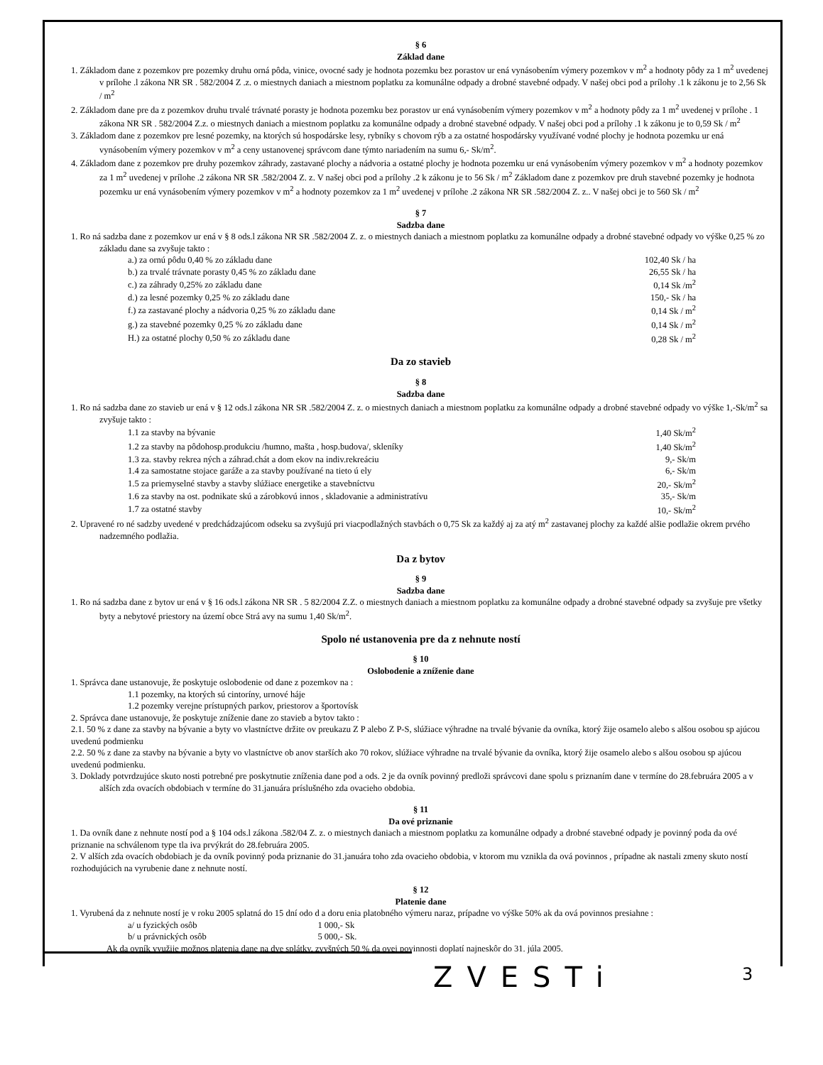§ 6
Základ dane
1. Základom dane z pozemkov pre pozemky druhu orná pôda, vinice, ovocné sady je hodnota pozemku bez porastov ur ená vynásobením výmery pozemkov v m<sup>2</sup> a hodnoty pôdy za 1 m<sup>2</sup> uvedenej v prílohe .l zákona NR SR . 582/2004 Z .z. o miestnych daniach a miestnom poplatku za komunálne odpady a drobné stavebné odpady. V našej obci pod a prílohy .1 k zákonu je to 2,56 Sk / m<sup>2</sup>
2. Základom dane pre da z pozemkov druhu trvalé trávnaté porasty je hodnota pozemku bez porastov ur ená vynásobením výmery pozemkov v m<sup>2</sup> a hodnoty pôdy za 1 m<sup>2</sup> uvedenej v prílohe . 1 zákona NR SR . 582/2004 Z.z. o miestnych daniach a miestnom poplatku za komunálne odpady a drobné stavebné odpady. V našej obci pod a prílohy .1 k zákonu je to 0,59 Sk / m<sup>2</sup>
3. Základom dane z pozemkov pre lesné pozemky, na ktorých sú hospodárske lesy, rybníky s chovom rýb a za ostatné hospodársky využívané vodné plochy je hodnota pozemku ur ená vynásobením výmery pozemkov v m<sup>2</sup> a ceny ustanovenej správcom dane týmto nariadením na sumu 6,- Sk/m<sup>2</sup>.
4. Základom dane z pozemkov pre druhy pozemkov záhrady, zastavané plochy a nádvoria a ostatné plochy je hodnota pozemku ur ená vynásobením výmery pozemkov v m<sup>2</sup> a hodnoty pozemkov za 1 m<sup>2</sup> uvedenej v prílohe .2 zákona NR SR .582/2004 Z. z. V našej obci pod a prílohy .2 k zákonu je to 56 Sk / m<sup>2</sup> Základom dane z pozemkov pre druh stavebné pozemky je hodnota pozemku ur ená vynásobením výmery pozemkov v m<sup>2</sup> a hodnoty pozemkov za 1 m<sup>2</sup> uvedenej v prílohe .2 zákona NR SR .582/2004 Z. z.. V našej obci je to 560 Sk / m<sup>2</sup>
§ 7
Sadzba dane
1. Ro ná sadzba dane z pozemkov ur ená v § 8 ods.l zákona NR SR .582/2004 Z. z. o miestnych daniach a miestnom poplatku za komunálne odpady a drobné stavebné odpady vo výške 0,25 % zo základu dane sa zvyšuje takto :
| a.) za ornú pôdu 0,40 % zo základu dane | 102,40 Sk / ha |
| b.) za trvalé trávnate porasty 0,45 % zo základu dane | 26,55 Sk / ha |
| c.) za záhrady 0,25% zo základu dane | 0,14 Sk /m<sup>2</sup> |
| d.) za lesné pozemky 0,25 % zo základu dane | 150,- Sk / ha |
| f.) za zastavané plochy a nádvoria 0,25 % zo základu dane | 0,14 Sk / m<sup>2</sup> |
| g.) za stavebné pozemky 0,25 % zo základu dane | 0,14 Sk / m<sup>2</sup> |
| H.) za ostatné plochy 0,50 % zo základu dane | 0,28 Sk / m<sup>2</sup> |
Da zo stavieb
§ 8
Sadzba dane
1. Ro ná sadzba dane zo stavieb ur ená v § 12 ods.l zákona NR SR .582/2004 Z. z. o miestnych daniach a miestnom poplatku za komunálne odpady a drobné stavebné odpady vo výške 1,-Sk/m<sup>2</sup> sa zvyšuje takto :
| 1.1 za stavby na bývanie | 1,40 Sk/m<sup>2</sup> |
| 1.2 za stavby na pôdohosp.produkciu /humno, mašta , hosp.budova/, skleníky | 1,40 Sk/m<sup>2</sup> |
| 1.3 za. stavby rekrea ných a záhrad.chát a dom ekov na indiv.rekreáciu | 9,- Sk/m |
| 1.4 za samostatne stojace garáže a za stavby používané na tieto ú ely | 6,- Sk/m |
| 1.5 za priemyselné stavby a stavby slúžiace energetike a stavebníctvu | 20,- Sk/m<sup>2</sup> |
| 1.6 za stavby na ost. podnikate skú a zárobkovú innos , skladovanie a administratívu | 35,- Sk/m |
| 1.7 za ostatné stavby | 10,- Sk/m<sup>2</sup> |
2. Upravené ro né sadzby uvedené v predchádzajúcom odseku sa zvyšujú pri viacpodlažných stavbách o 0,75 Sk za každý aj za atý m<sup>2</sup> zastavanej plochy za každé alšie podlažie okrem prvého nadzemného podlažia.
Da z bytov
§ 9
Sadzba dane
1. Ro ná sadzba dane z bytov ur ená v § 16 ods.l zákona NR SR . 5 82/2004 Z.Z. o miestnych daniach a miestnom poplatku za komunálne odpady a drobné stavebné odpady sa zvyšuje pre všetky byty a nebytové priestory na území obce Strá avy na sumu 1,40 Sk/m<sup>2</sup>.
Spolo né ustanovenia pre da z nehnute ností
§ 10
Oslobodenie a zníženie dane
1. Správca dane ustanovuje, že poskytuje oslobodenie od dane z pozemkov na :
1.1 pozemky, na ktorých sú cintoríny, urnové háje
1.2 pozemky verejne prístupných parkov, priestorov a športovísk
2. Správca dane ustanovuje, že poskytuje zníženie dane zo stavieb a bytov takto :
2.1. 50 % z dane za stavby na bývanie a byty vo vlastníctve držite ov preukazu Z P alebo Z P-S, slúžiace výhradne na trvalé bývanie da ovníka, ktorý žije osamelo alebo s alšou osobou sp ajúcou uvedenú podmienku
2.2. 50 % z dane za stavby na bývanie a byty vo vlastníctve ob anov starších ako 70 rokov, slúžiace výhradne na trvalé bývanie da ovníka, ktorý žije osamelo alebo s alšou osobou sp ajúcou uvedenú podmienku.
3. Doklady potvrdzujúce skuto nosti potrebné pre poskytnutie zníženia dane pod a ods. 2 je da ovník povinný predloži správcovi dane spolu s priznaním dane v termíne do 28.februára 2005 a v alších zda ovacích obdobiach v termíne do 31.januára príslušného zda ovacieho obdobia.
§ 11
Da ové priznanie
1. Da ovník dane z nehnute ností pod a § 104 ods.l zákona .582/04 Z. z. o miestnych daniach a miestnom poplatku za komunálne odpady a drobné stavebné odpady je povinný poda da ové priznanie na schválenom type tla iva prvýkrát do 28.februára 2005.
2. V alších zda ovacích obdobiach je da ovník povinný poda priznanie do 31.januára toho zda ovacieho obdobia, v ktorom mu vznikla da ová povinnos , prípadne ak nastali zmeny skuto ností rozhodujúcich na vyrubenie dane z nehnute ností.
§ 12
Platenie dane
1. Vyrubená da z nehnute ností je v roku 2005 splatná do 15 dní odo d a doru enia platobného výmeru naraz, prípadne vo výške 50% ak da ová povinnos presiahne :
| a/ u fyzických osôb | 1 000,- Sk |
| b/ u právnických osôb | 5 000,- Sk. |
Ak da ovník využije možnos platenia dane na dve splátky, zvyšných 50 % da ovej povinnosti doplatí najneskôr do 31. júla 2005.
ZVESTi 3